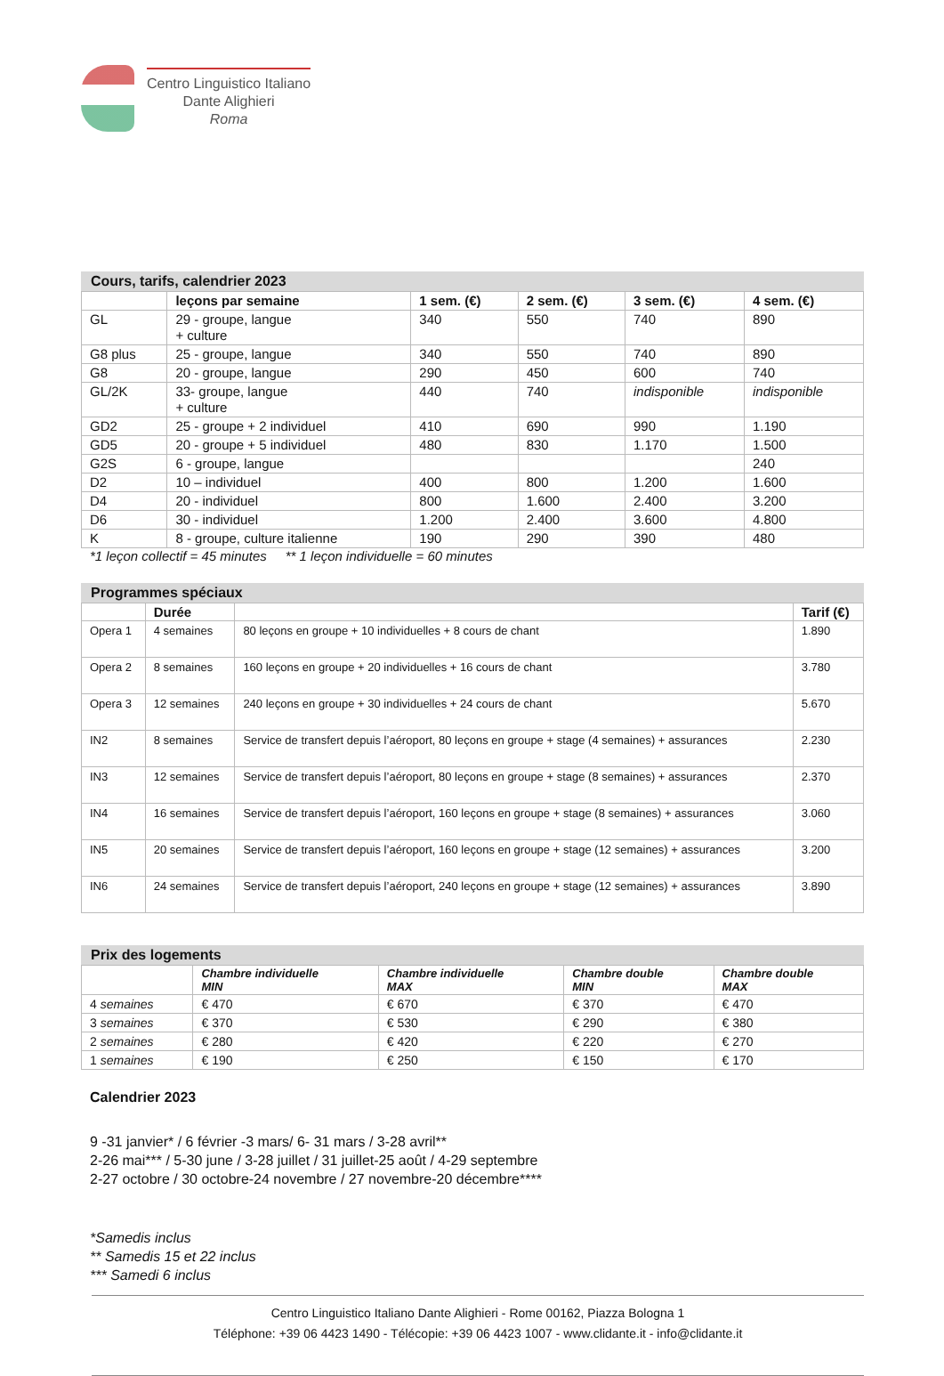Centro Linguistico Italiano
Dante Alighieri
Roma
Cours, tarifs, calendrier 2023
| | leçons par semaine | 1 sem. (€) | 2 sem. (€) | 3 sem. (€) | 4 sem. (€) |
| --- | --- | --- | --- | --- | --- |
| GL | 29 - groupe, langue + culture | 340 | 550 | 740 | 890 |
| G8 plus | 25 - groupe, langue | 340 | 550 | 740 | 890 |
| G8 | 20 - groupe, langue | 290 | 450 | 600 | 740 |
| GL/2K | 33- groupe, langue + culture | 440 | 740 | indisponible | indisponible |
| GD2 | 25 - groupe + 2 individuel | 410 | 690 | 990 | 1.190 |
| GD5 | 20 - groupe + 5 individuel | 480 | 830 | 1.170 | 1.500 |
| G2S | 6 - groupe, langue | | | | 240 |
| D2 | 10 – individuel | 400 | 800 | 1.200 | 1.600 |
| D4 | 20 - individuel | 800 | 1.600 | 2.400 | 3.200 |
| D6 | 30 - individuel | 1.200 | 2.400 | 3.600 | 4.800 |
| K | 8 - groupe, culture italienne | 190 | 290 | 390 | 480 |
*1 leçon collectif = 45 minutes ** 1 leçon individuelle = 60 minutes
Programmes spéciaux
| | Durée | | Tarif (€) |
| --- | --- | --- | --- |
| Opera 1 | 4 semaines | 80 leçons en groupe + 10 individuelles + 8 cours de chant | 1.890 |
| Opera 2 | 8 semaines | 160 leçons en groupe + 20 individuelles + 16 cours de chant | 3.780 |
| Opera 3 | 12 semaines | 240 leçons en groupe + 30 individuelles + 24 cours de chant | 5.670 |
| IN2 | 8 semaines | Service de transfert depuis l’aéroport, 80 leçons en groupe + stage (4 semaines) + assurances | 2.230 |
| IN3 | 12 semaines | Service de transfert depuis l’aéroport, 80 leçons en groupe + stage (8 semaines) + assurances | 2.370 |
| IN4 | 16 semaines | Service de transfert depuis l’aéroport, 160 leçons en groupe + stage (8 semaines) + assurances | 3.060 |
| IN5 | 20 semaines | Service de transfert depuis l’aéroport, 160 leçons en groupe + stage (12 semaines) + assurances | 3.200 |
| IN6 | 24 semaines | Service de transfert depuis l’aéroport, 240 leçons en groupe + stage (12 semaines) + assurances | 3.890 |
Prix des logements
| | Chambre individuelle MIN | Chambre individuelle MAX | Chambre double MIN | Chambre double MAX |
| --- | --- | --- | --- | --- |
| 4 semaines | € 470 | € 670 | € 370 | € 470 |
| 3 semaines | € 370 | € 530 | € 290 | € 380 |
| 2 semaines | € 280 | € 420 | € 220 | € 270 |
| 1 semaines | € 190 | € 250 | € 150 | € 170 |
Calendrier 2023
9 -31 janvier* / 6 février -3 mars/ 6- 31 mars / 3-28 avril**
2-26 mai*** / 5-30 june / 3-28 juillet / 31 juillet-25 août / 4-29 septembre
2-27 octobre / 30 octobre-24 novembre / 27 novembre-20 décembre****
*Samedis inclus
** Samedis 15 et 22 inclus
*** Samedi 6 inclus
Centro Linguistico Italiano Dante Alighieri - Rome 00162, Piazza Bologna 1
Téléphone: +39 06 4423 1490 - Télécopie: +39 06 4423 1007 - www.clidante.it - info@clidante.it